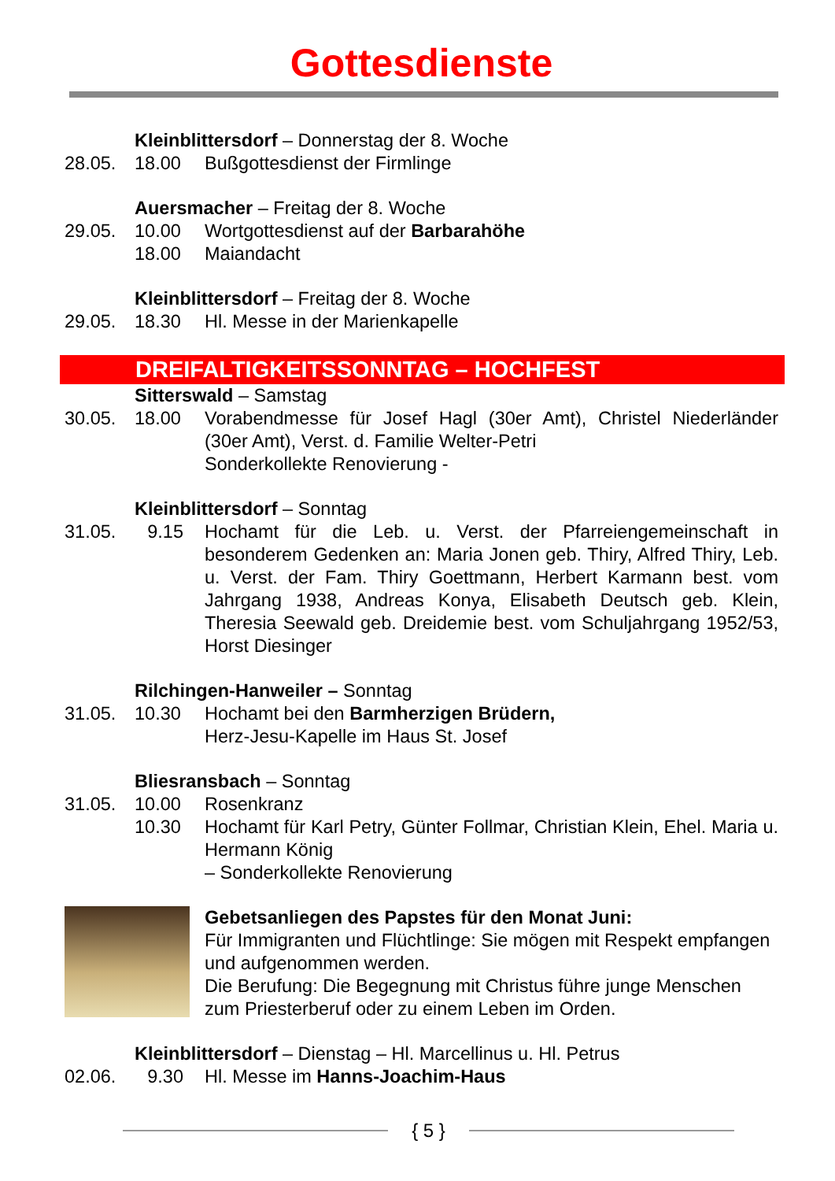Gottesdienste
Kleinblittersdorf – Donnerstag der 8. Woche
28.05. 18.00 Bußgottesdienst der Firmlinge
Auersmacher – Freitag der 8. Woche
29.05. 10.00 Wortgottesdienst auf der Barbarahöhe
18.00 Maiandacht
Kleinblittersdorf – Freitag der 8. Woche
29.05. 18.30 Hl. Messe in der Marienkapelle
DREIFALTIGKEITSSONNTAG – HOCHFEST
Sitterswald – Samstag
30.05. 18.00 Vorabendmesse für Josef Hagl (30er Amt), Christel Niederländer (30er Amt), Verst. d. Familie Welter-Petri
Sonderkollekte Renovierung -
Kleinblittersdorf – Sonntag
31.05. 9.15 Hochamt für die Leb. u. Verst. der Pfarreiengemeinschaft in besonderem Gedenken an: Maria Jonen geb. Thiry, Alfred Thiry, Leb. u. Verst. der Fam. Thiry Goettmann, Herbert Karmann best. vom Jahrgang 1938, Andreas Konya, Elisabeth Deutsch geb. Klein, Theresia Seewald geb. Dreidemie best. vom Schuljahrgang 1952/53, Horst Diesinger
Rilchingen-Hanweiler – Sonntag
31.05. 10.30 Hochamt bei den Barmherzigen Brüdern,
Herz-Jesu-Kapelle im Haus St. Josef
Bliesransbach – Sonntag
31.05. 10.00 Rosenkranz
10.30 Hochamt für Karl Petry, Günter Follmar, Christian Klein, Ehel. Maria u. Hermann König
– Sonderkollekte Renovierung
Gebetsanliegen des Papstes für den Monat Juni:
Für Immigranten und Flüchtlinge: Sie mögen mit Respekt empfangen und aufgenommen werden.
Die Berufung: Die Begegnung mit Christus führe junge Menschen zum Priesterberuf oder zu einem Leben im Orden.
Kleinblittersdorf – Dienstag – Hl. Marcellinus u. Hl. Petrus
02.06. 9.30 Hl. Messe im Hanns-Joachim-Haus
{ 5 }